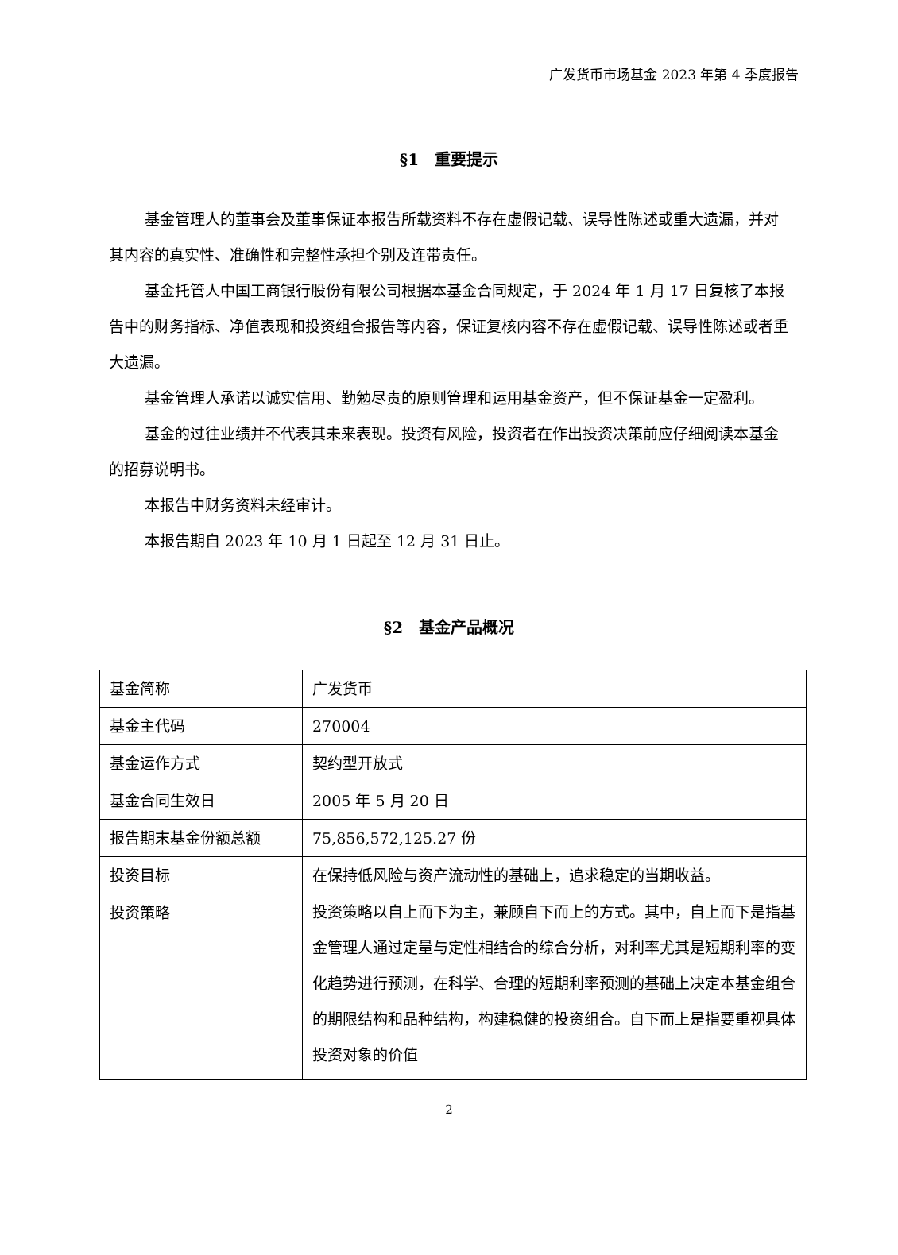广发货币市场基金 2023 年第 4 季度报告
§1　重要提示
基金管理人的董事会及董事保证本报告所载资料不存在虚假记载、误导性陈述或重大遗漏，并对其内容的真实性、准确性和完整性承担个别及连带责任。
基金托管人中国工商银行股份有限公司根据本基金合同规定，于 2024 年 1 月 17 日复核了本报告中的财务指标、净值表现和投资组合报告等内容，保证复核内容不存在虚假记载、误导性陈述或者重大遗漏。
基金管理人承诺以诚实信用、勤勉尽责的原则管理和运用基金资产，但不保证基金一定盈利。
基金的过往业绩并不代表其未来表现。投资有风险，投资者在作出投资决策前应仔细阅读本基金的招募说明书。
本报告中财务资料未经审计。
本报告期自 2023 年 10 月 1 日起至 12 月 31 日止。
§2　基金产品概况
| 基金简称 | 广发货币 |
| 基金主代码 | 270004 |
| 基金运作方式 | 契约型开放式 |
| 基金合同生效日 | 2005 年 5 月 20 日 |
| 报告期末基金份额总额 | 75,856,572,125.27 份 |
| 投资目标 | 在保持低风险与资产流动性的基础上，追求稳定的当期收益。 |
| 投资策略 | 投资策略以自上而下为主，兼顾自下而上的方式。其中，自上而下是指基金管理人通过定量与定性相结合的综合分析，对利率尤其是短期利率的变化趋势进行预测，在科学、合理的短期利率预测的基础上决定本基金组合的期限结构和品种结构，构建稳健的投资组合。自下而上是指要重视具体投资对象的价值 |
2